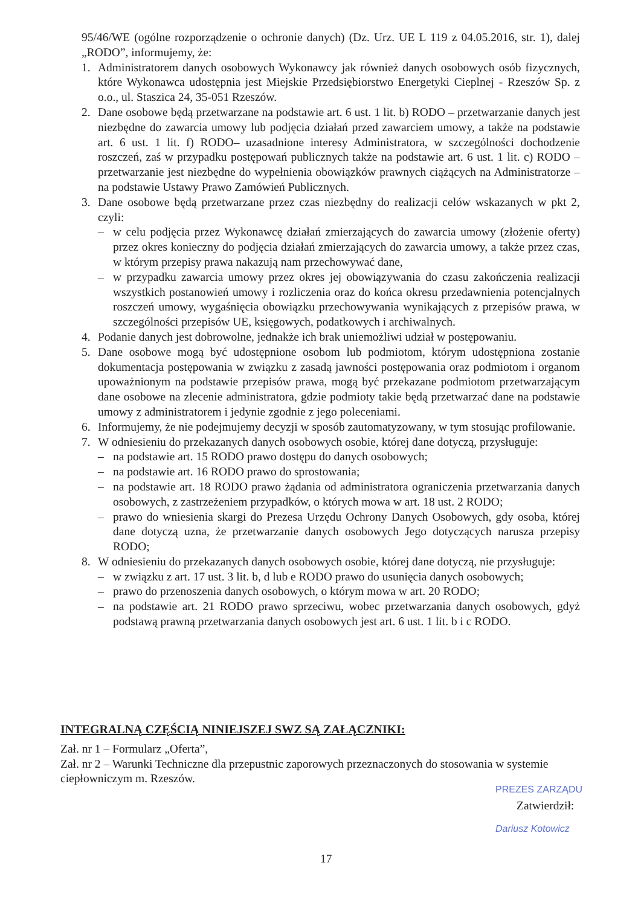95/46/WE (ogólne rozporządzenie o ochronie danych) (Dz. Urz. UE L 119 z 04.05.2016, str. 1), dalej „RODO”, informujemy, że:
1. Administratorem danych osobowych Wykonawcy jak również danych osobowych osób fizycznych, które Wykonawca udostępnia jest Miejskie Przedsiębiorstwo Energetyki Cieplnej - Rzeszów Sp. z o.o., ul. Staszica 24, 35-051 Rzeszów.
2. Dane osobowe będą przetwarzane na podstawie art. 6 ust. 1 lit. b) RODO – przetwarzanie danych jest niezbędne do zawarcia umowy lub podjęcia działań przed zawarciem umowy, a także na podstawie art. 6 ust. 1 lit. f) RODO– uzasadnione interesy Administratora, w szczególności dochodzenie roszczeń, zaś w przypadku postępowań publicznych także na podstawie art. 6 ust. 1 lit. c) RODO – przetwarzanie jest niezbędne do wypełnienia obowiązków prawnych ciążących na Administratorze – na podstawie Ustawy Prawo Zamówień Publicznych.
3. Dane osobowe będą przetwarzane przez czas niezbędny do realizacji celów wskazanych w pkt 2, czyli:
– w celu podjęcia przez Wykonawcę działań zmierzających do zawarcia umowy (złożenie oferty) przez okres konieczny do podjęcia działań zmierzających do zawarcia umowy, a także przez czas, w którym przepisy prawa nakazują nam przechowywać dane,
– w przypadku zawarcia umowy przez okres jej obowiązywania do czasu zakończenia realizacji wszystkich postanowień umowy i rozliczenia oraz do końca okresu przedawnienia potencjalnych roszczeń umowy, wygaśnięcia obowiązku przechowywania wynikających z przepisów prawa, w szczególności przepisów UE, księgowych, podatkowych i archiwalnych.
4. Podanie danych jest dobrowolne, jednakże ich brak uniemożliwi udział w postępowaniu.
5. Dane osobowe mogą być udostępnione osobom lub podmiotom, którym udostępniona zostanie dokumentacja postępowania w związku z zasadą jawności postępowania oraz podmiotom i organom upoważnionym na podstawie przepisów prawa, mogą być przekazane podmiotom przetwarzającym dane osobowe na zlecenie administratora, gdzie podmioty takie będą przetwarzać dane na podstawie umowy z administratorem i jedynie zgodnie z jego poleceniami.
6. Informujemy, że nie podejmujemy decyzji w sposób zautomatyzowany, w tym stosując profilowanie.
7. W odniesieniu do przekazanych danych osobowych osobie, której dane dotyczą, przysługuje:
– na podstawie art. 15 RODO prawo dostępu do danych osobowych;
– na podstawie art. 16 RODO prawo do sprostowania;
– na podstawie art. 18 RODO prawo żądania od administratora ograniczenia przetwarzania danych osobowych, z zastrzeżeniem przypadków, o których mowa w art. 18 ust. 2 RODO;
– prawo do wniesienia skargi do Prezesa Urzędu Ochrony Danych Osobowych, gdy osoba, której dane dotyczą uzna, że przetwarzanie danych osobowych Jego dotyczących narusza przepisy RODO;
8. W odniesieniu do przekazanych danych osobowych osobie, której dane dotyczą, nie przysługuje:
– w związku z art. 17 ust. 3 lit. b, d lub e RODO prawo do usunięcia danych osobowych;
– prawo do przenoszenia danych osobowych, o którym mowa w art. 20 RODO;
– na podstawie art. 21 RODO prawo sprzeciwu, wobec przetwarzania danych osobowych, gdyż podstawą prawną przetwarzania danych osobowych jest art. 6 ust. 1 lit. b i c RODO.
INTEGRALNĄ CZĘŚCIĄ NINIEJSZEJ SWZ SĄ ZAŁĄCZNIKI:
Zał. nr 1 – Formularz „Oferta”,
Zał. nr 2 – Warunki Techniczne dla przepustnic zaporowych przeznaczonych do stosowania w systemie ciepłowniczym m. Rzeszów.
PREZES ZARZĄDU
Zatwierdził:
Dariusz Kotowicz
17